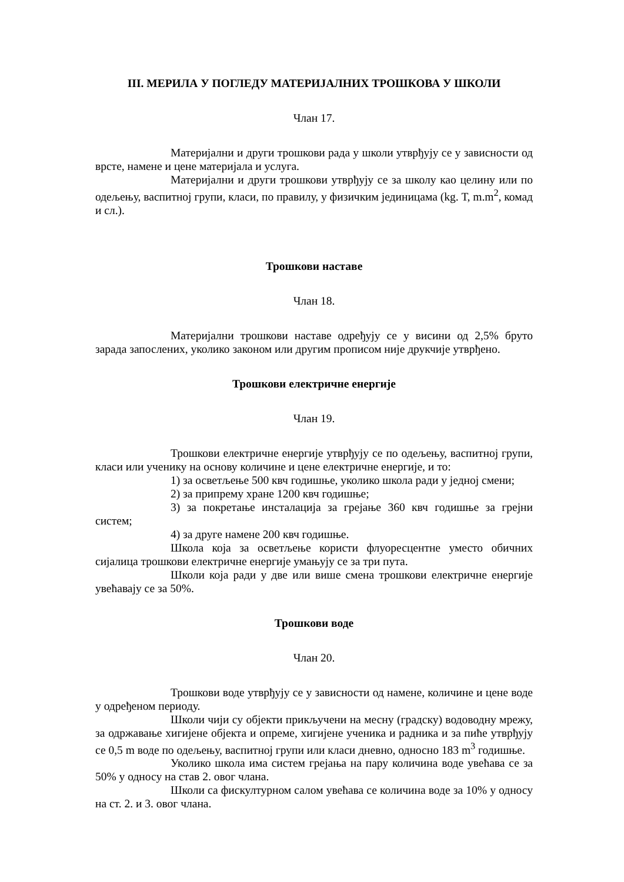III. МЕРИЛА У ПОГЛЕДУ МАТЕРИЈАЛНИХ ТРОШКОВА У ШКОЛИ
Члан 17.
Материјални и други трошкови рада у школи утврђују се у зависности од врсте, намене и цене материјала и услуга.
Материјални и други трошкови утврђују се за школу као целину или по одељењу, васпитној групи, класи, по правилу, у физичким јединицама (kg. Т, m.m<sup>2</sup>, комад и сл.).
Трошкови наставе
Члан 18.
Материјални трошкови наставе одређују се у висини од 2,5% бруто зарада запослених, уколико законом или другим прописом није друкчије утврђено.
Трошкови електричне енергије
Члан 19.
Трошкови електричне енергије утврђују се по одељењу, васпитној групи, класи или ученику на основу количине и цене електричне енергије, и то:
1) за осветљење 500 квч годишње, уколико школа ради у једној смени;
2) за припрему хране 1200 квч годишње;
3) за покретање инсталација за грејање 360 квч годишње за грејни систем;
4) за друге намене 200 квч годишње.
Школа која за осветљење користи флуоресцентне уместо обичних сијалица трошкови електричне енергије умањују се за три пута.
Школи која ради у две или више смена трошкови електричне енергије увећавају се за 50%.
Трошкови воде
Члан 20.
Трошкови воде утврђују се у зависности од намене, количине и цене воде у одређеном периоду.
Школи чији су објекти прикључени на месну (градску) водоводну мрежу, за одржавање хигијене објекта и опреме, хигијене ученика и радника и за пиће утврђују се 0,5 m воде по одељењу, васпитној групи или класи дневно, односно 183 m<sup>3</sup> годишње.
Уколико школа има систем грејања на пару количина воде увећава се за 50% у односу на став 2. овог члана.
Школи са фискултурном салом увећава се количина воде за 10% у односу на ст. 2. и 3. овог члана.